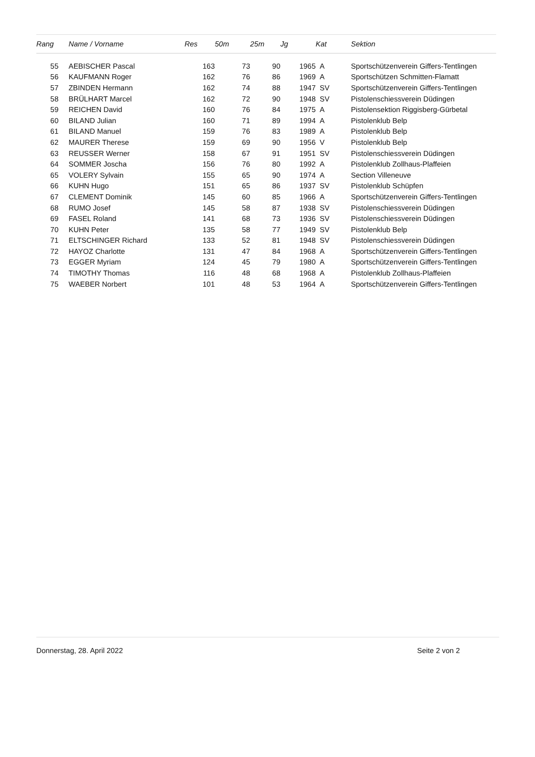| Rang | | Name / Vorname | Res | 50m | 25m | Jg | Kat | Sektion |
| --- | --- | --- | --- | --- | --- | --- | --- | --- |
| 55 | | AEBISCHER Pascal | 163 | 73 | 90 | 1965 | A | Sportschützenverein Giffers-Tentlingen |
| 56 | | KAUFMANN Roger | 162 | 76 | 86 | 1969 | A | Sportschützen Schmitten-Flamatt |
| 57 | | ZBINDEN Hermann | 162 | 74 | 88 | 1947 | SV | Sportschützenverein Giffers-Tentlingen |
| 58 | | BRÜLHART Marcel | 162 | 72 | 90 | 1948 | SV | Pistolenschiessverein Düdingen |
| 59 | | REICHEN David | 160 | 76 | 84 | 1975 | A | Pistolensektion Riggisberg-Gürbetal |
| 60 | | BILAND Julian | 160 | 71 | 89 | 1994 | A | Pistolenklub Belp |
| 61 | | BILAND Manuel | 159 | 76 | 83 | 1989 | A | Pistolenklub Belp |
| 62 | | MAURER Therese | 159 | 69 | 90 | 1956 | V | Pistolenklub Belp |
| 63 | | REUSSER Werner | 158 | 67 | 91 | 1951 | SV | Pistolenschiessverein Düdingen |
| 64 | | SOMMER Joscha | 156 | 76 | 80 | 1992 | A | Pistolenklub Zollhaus-Plaffeien |
| 65 | | VOLERY Sylvain | 155 | 65 | 90 | 1974 | A | Section Villeneuve |
| 66 | | KUHN Hugo | 151 | 65 | 86 | 1937 | SV | Pistolenklub Schüpfen |
| 67 | | CLEMENT Dominik | 145 | 60 | 85 | 1966 | A | Sportschützenverein Giffers-Tentlingen |
| 68 | | RUMO Josef | 145 | 58 | 87 | 1938 | SV | Pistolenschiessverein Düdingen |
| 69 | | FASEL Roland | 141 | 68 | 73 | 1936 | SV | Pistolenschiessverein Düdingen |
| 70 | | KUHN Peter | 135 | 58 | 77 | 1949 | SV | Pistolenklub Belp |
| 71 | | ELTSCHINGER Richard | 133 | 52 | 81 | 1948 | SV | Pistolenschiessverein Düdingen |
| 72 | | HAYOZ Charlotte | 131 | 47 | 84 | 1968 | A | Sportschützenverein Giffers-Tentlingen |
| 73 | | EGGER Myriam | 124 | 45 | 79 | 1980 | A | Sportschützenverein Giffers-Tentlingen |
| 74 | | TIMOTHY Thomas | 116 | 48 | 68 | 1968 | A | Pistolenklub Zollhaus-Plaffeien |
| 75 | | WAEBER Norbert | 101 | 48 | 53 | 1964 | A | Sportschützenverein Giffers-Tentlingen |
Donnerstag, 28. April 2022 Seite 2 von 2